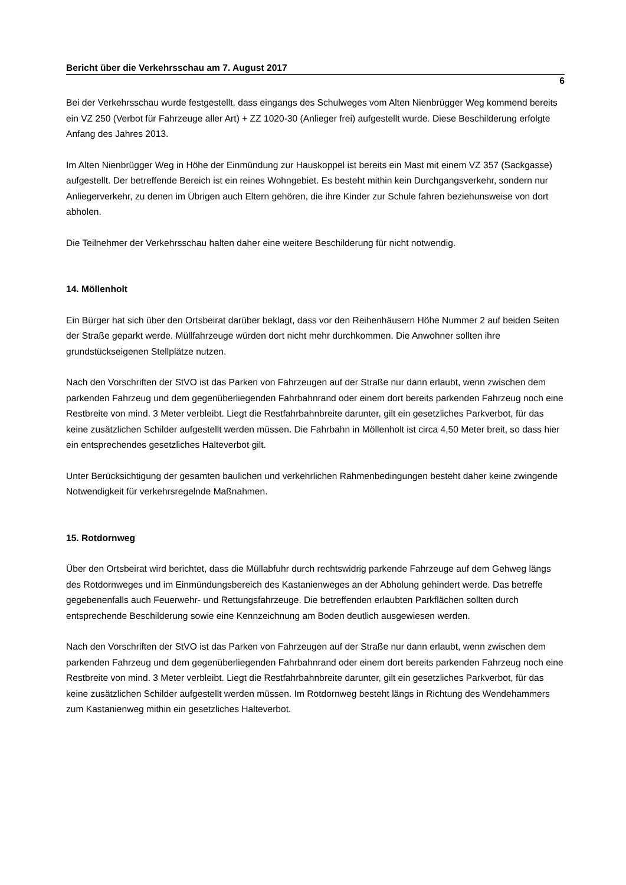Bericht über die Verkehrsschau am 7. August 2017
6
Bei der Verkehrsschau wurde festgestellt, dass eingangs des Schulweges vom Alten Nienbrügger Weg kommend bereits ein VZ 250 (Verbot für Fahrzeuge aller Art) + ZZ 1020-30 (Anlieger frei) aufgestellt wurde. Diese Beschilderung erfolgte Anfang des Jahres 2013.
Im Alten Nienbrügger Weg in Höhe der Einmündung zur Hauskoppel ist bereits ein Mast mit einem VZ 357 (Sackgasse) aufgestellt. Der betreffende Bereich ist ein reines Wohngebiet. Es besteht mithin kein Durchgangsverkehr, sondern nur Anliegerverkehr, zu denen im Übrigen auch Eltern gehören, die ihre Kinder zur Schule fahren beziehunsweise von dort abholen.
Die Teilnehmer der Verkehrsschau halten daher eine weitere Beschilderung für nicht notwendig.
14. Möllenholt
Ein Bürger hat sich über den Ortsbeirat darüber beklagt, dass vor den Reihenhäusern Höhe Nummer 2 auf beiden Seiten der Straße geparkt werde. Müllfahrzeuge würden dort nicht mehr durchkommen. Die Anwohner sollten ihre grundstückseigenen Stellplätze nutzen.
Nach den Vorschriften der StVO ist das Parken von Fahrzeugen auf der Straße nur dann erlaubt, wenn zwischen dem parkenden Fahrzeug und dem gegenüberliegenden Fahrbahnrand oder einem dort bereits parkenden Fahrzeug noch eine Restbreite von mind. 3 Meter verbleibt. Liegt die Restfahrbahnbreite darunter, gilt ein gesetzliches Parkverbot, für das keine zusätzlichen Schilder aufgestellt werden müssen. Die Fahrbahn in Möllenholt ist circa 4,50 Meter breit, so dass hier ein entsprechendes gesetzliches Halteverbot gilt.
Unter Berücksichtigung der gesamten baulichen und verkehrlichen Rahmenbedingungen besteht daher keine zwingende Notwendigkeit für verkehrsregelnde Maßnahmen.
15. Rotdornweg
Über den Ortsbeirat wird berichtet, dass die Müllabfuhr durch rechtswidrig parkende Fahrzeuge auf dem Gehweg längs des Rotdornweges und im Einmündungsbereich des Kastanienweges an der Abholung gehindert werde. Das betreffe gegebenenfalls auch Feuerwehr- und Rettungsfahrzeuge. Die betreffenden erlaubten Parkflächen sollten durch entsprechende Beschilderung sowie eine Kennzeichnung am Boden deutlich ausgewiesen werden.
Nach den Vorschriften der StVO ist das Parken von Fahrzeugen auf der Straße nur dann erlaubt, wenn zwischen dem parkenden Fahrzeug und dem gegenüberliegenden Fahrbahnrand oder einem dort bereits parkenden Fahrzeug noch eine Restbreite von mind. 3 Meter verbleibt. Liegt die Restfahrbahnbreite darunter, gilt ein gesetzliches Parkverbot, für das keine zusätzlichen Schilder aufgestellt werden müssen. Im Rotdornweg besteht längs in Richtung des Wendehammers zum Kastanienweg mithin ein gesetzliches Halteverbot.